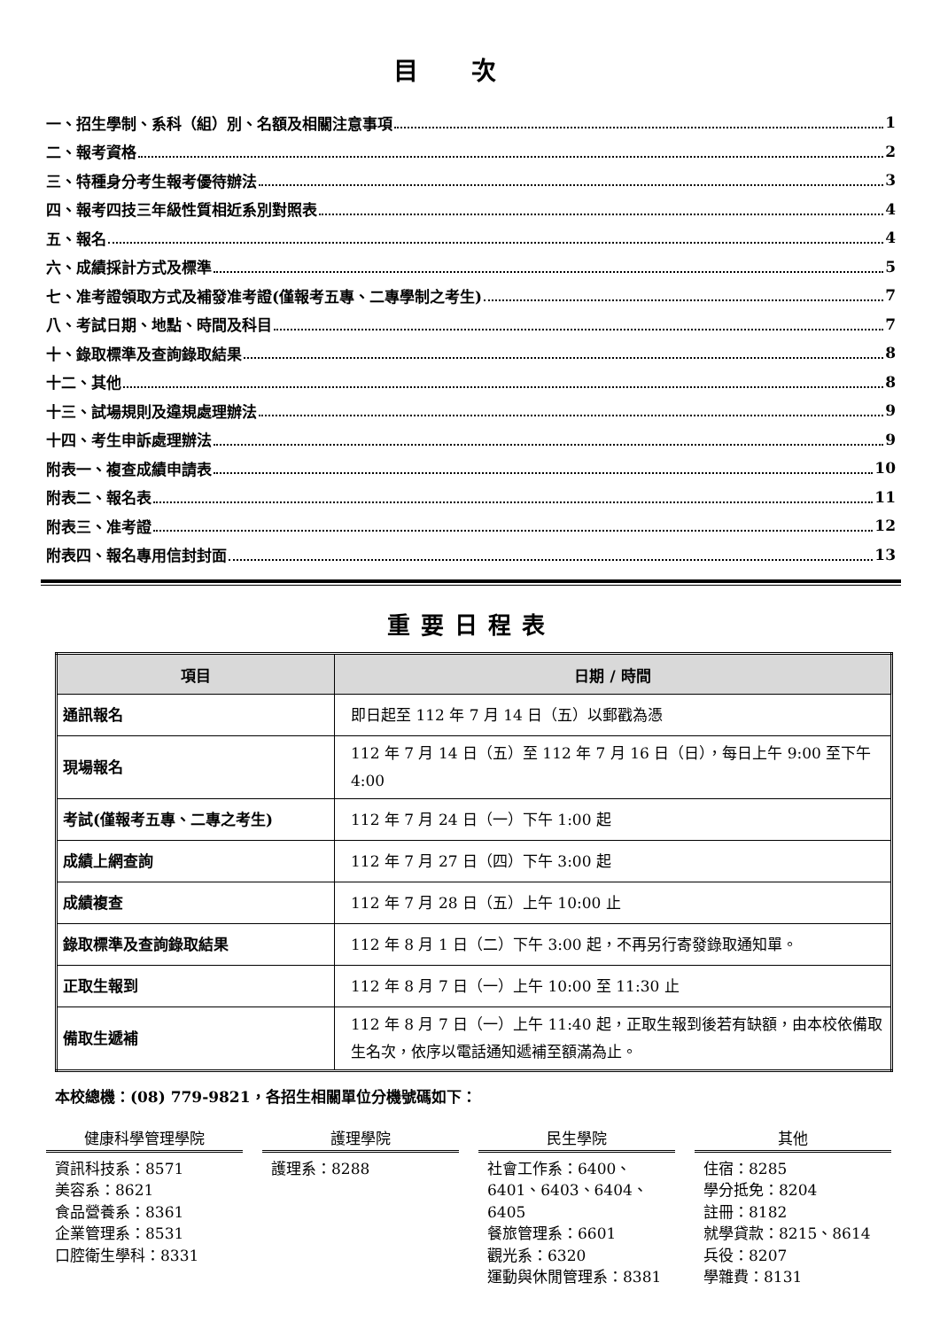目次
一、招生學制、系科（組）別、名額及相關注意事項 1
二、報考資格 2
三、特種身分考生報考優待辦法 3
四、報考四技三年級性質相近系別對照表 4
五、報名 4
六、成績採計方式及標準 5
七、准考證領取方式及補發准考證(僅報考五專、二專學制之考生) 7
八、考試日期、地點、時間及科目 7
十、錄取標準及查詢錄取結果 8
十二、其他 8
十三、試場規則及違規處理辦法 9
十四、考生申訴處理辦法 9
附表一、複查成績申請表 10
附表二、報名表 11
附表三、准考證 12
附表四、報名專用信封封面 13
重要日程表
| 項目 | 日期 / 時間 |
| --- | --- |
| 通訊報名 | 即日起至 112 年 7 月 14 日（五）以郵戳為憑 |
| 現場報名 | 112 年 7 月 14 日（五）至 112 年 7 月 16 日（日），每日上午 9:00 至下午 4:00 |
| 考試(僅報考五專、二專之考生) | 112 年 7 月 24 日（一）下午 1:00 起 |
| 成績上網查詢 | 112 年 7 月 27 日（四）下午 3:00 起 |
| 成績複查 | 112 年 7 月 28 日（五）上午 10:00 止 |
| 錄取標準及查詢錄取結果 | 112 年 8 月 1 日（二）下午 3:00 起，不再另行寄發錄取通知單。 |
| 正取生報到 | 112 年 8 月 7 日（一）上午 10:00 至 11:30 止 |
| 備取生遞補 | 112 年 8 月 7 日（一）上午 11:40 起，正取生報到後若有缺額，由本校依備取生名次，依序以電話通知遞補至額滿為止。 |
本校總機：(08) 779-9821，各招生相關單位分機號碼如下：
健康科學管理學院
資訊科技系：8571
美容系：8621
食品營養系：8361
企業管理系：8531
口腔衛生學科：8331
護理學院
護理系：8288
民生學院
社會工作系：6400、6401、6403、6404、6405
餐旅管理系：6601
觀光系：6320
運動與休閒管理系：8381
其他
住宿：8285
學分抵免：8204
註冊：8182
就學貸款：8215、8614
兵役：8207
學雜費：8131